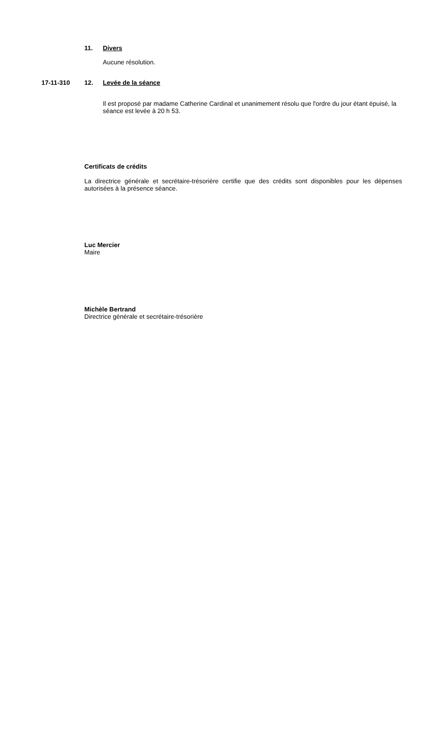11. Divers
Aucune résolution.
17-11-310 12. Levée de la séance
Il est proposé par madame Catherine Cardinal et unanimement résolu que l'ordre du jour étant épuisé, la séance est levée à 20 h 53.
Certificats de crédits
La directrice générale et secrétaire-trésorière certifie que des crédits sont disponibles pour les dépenses autorisées à la présence séance.
Luc Mercier
Maire
Michèle Bertrand
Directrice générale et secrétaire-trésorière